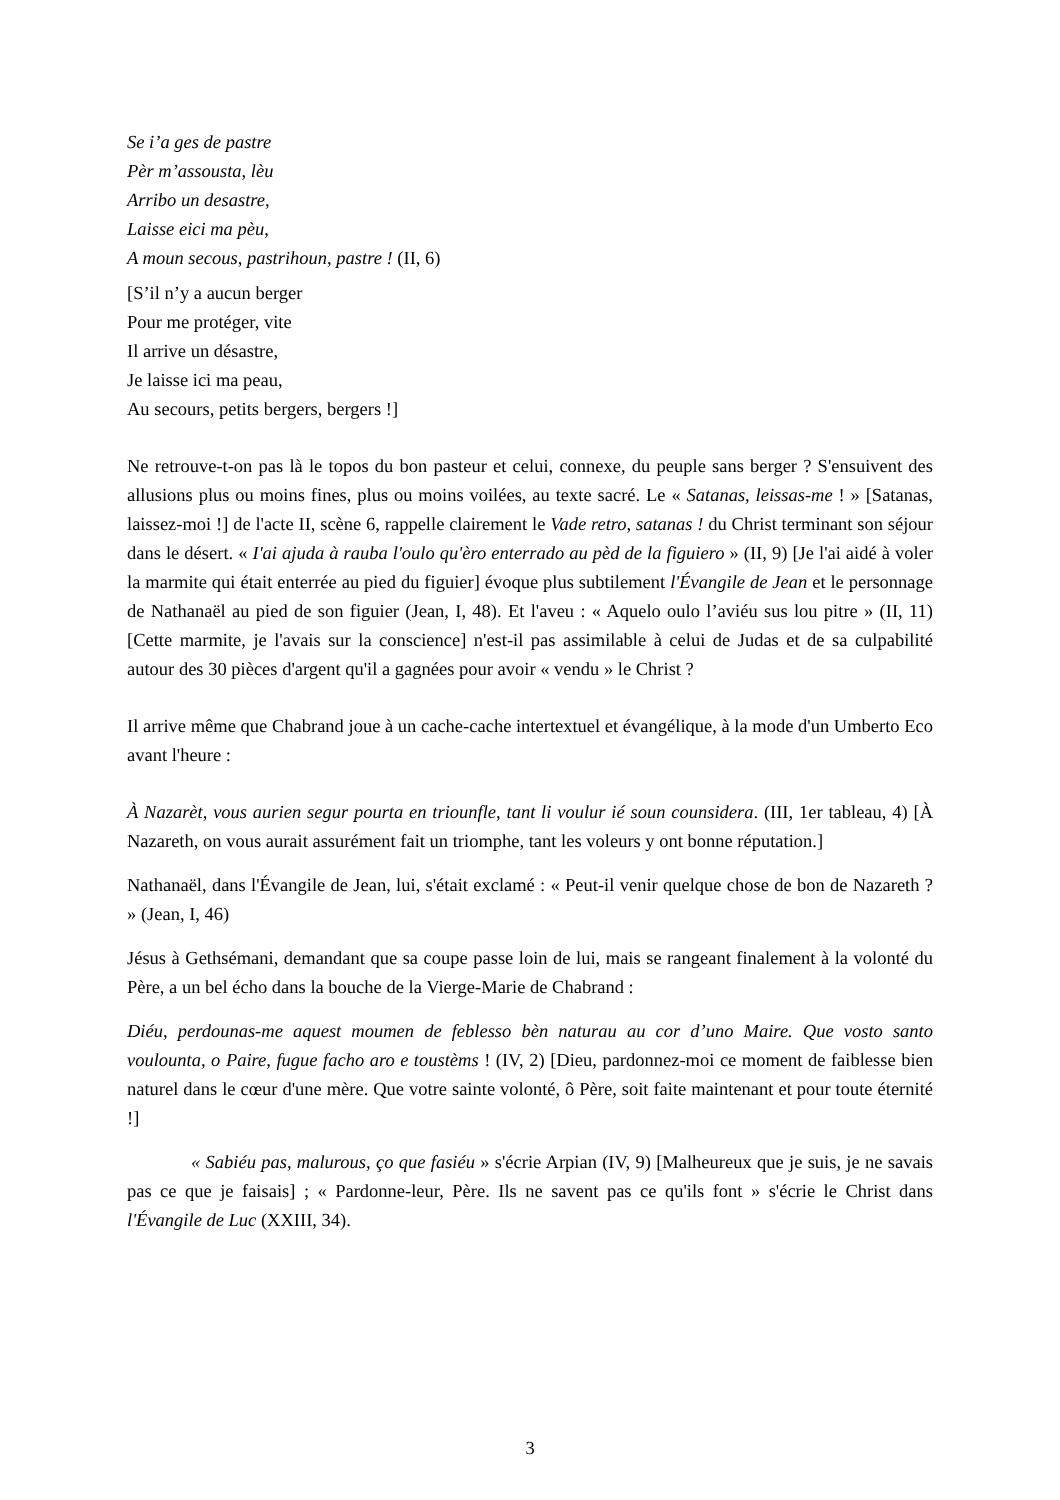Se i’a ges de pastre
Pèr m’assousta, lèu
Arribo un desastre,
Laisse eici ma pèu,
A moun secous, pastrihoun, pastre ! (II, 6)
[S’il n’y a aucun berger
Pour me protéger, vite
Il arrive un désastre,
Je laisse ici ma peau,
Au secours, petits bergers, bergers !]
Ne retrouve-t-on pas là le topos du bon pasteur et celui, connexe, du peuple sans berger ? S'ensuivent des allusions plus ou moins fines, plus ou moins voilées, au texte sacré. Le « Satanas, leissas-me ! » [Satanas, laissez-moi !] de l'acte II, scène 6, rappelle clairement le Vade retro, satanas ! du Christ terminant son séjour dans le désert. « I'ai ajuda à rauba l'oulo qu'èro enterrado au pèd de la figuiero » (II, 9) [Je l'ai aidé à voler la marmite qui était enterrée au pied du figuier] évoque plus subtilement l'Évangile de Jean et le personnage de Nathanaël au pied de son figuier (Jean, I, 48). Et l'aveu : « Aquelo oulo l’aviéu sus lou pitre » (II, 11) [Cette marmite, je l'avais sur la conscience] n'est-il pas assimilable à celui de Judas et de sa culpabilité autour des 30 pièces d'argent qu'il a gagnées pour avoir « vendu » le Christ ?
Il arrive même que Chabrand joue à un cache-cache intertextuel et évangélique, à la mode d'un Umberto Eco avant l'heure :
À Nazarèt, vous aurien segur pourta en triounfle, tant li voulur ié soun counsidera. (III, 1er tableau, 4) [À Nazareth, on vous aurait assurément fait un triomphe, tant les voleurs y ont bonne réputation.]
Nathanaël, dans l'Évangile de Jean, lui, s'était exclamé : « Peut-il venir quelque chose de bon de Nazareth ? » (Jean, I, 46)
Jésus à Gethsémani, demandant que sa coupe passe loin de lui, mais se rangeant finalement à la volonté du Père, a un bel écho dans la bouche de la Vierge-Marie de Chabrand :
Diéu, perdounas-me aquest moumen de feblesso bèn naturau au cor d’uno Maire. Que vosto santo voulounta, o Paire, fugue facho aro e toustèms ! (IV, 2) [Dieu, pardonnez-moi ce moment de faiblesse bien naturel dans le cœur d'une mère. Que votre sainte volonté, ô Père, soit faite maintenant et pour toute éternité !]
« Sabiéu pas, malurous, ço que fasiéu » s'écrie Arpian (IV, 9) [Malheureux que je suis, je ne savais pas ce que je faisais] ; « Pardonne-leur, Père. Ils ne savent pas ce qu'ils font » s'écrie le Christ dans l'Évangile de Luc (XXIII, 34).
3